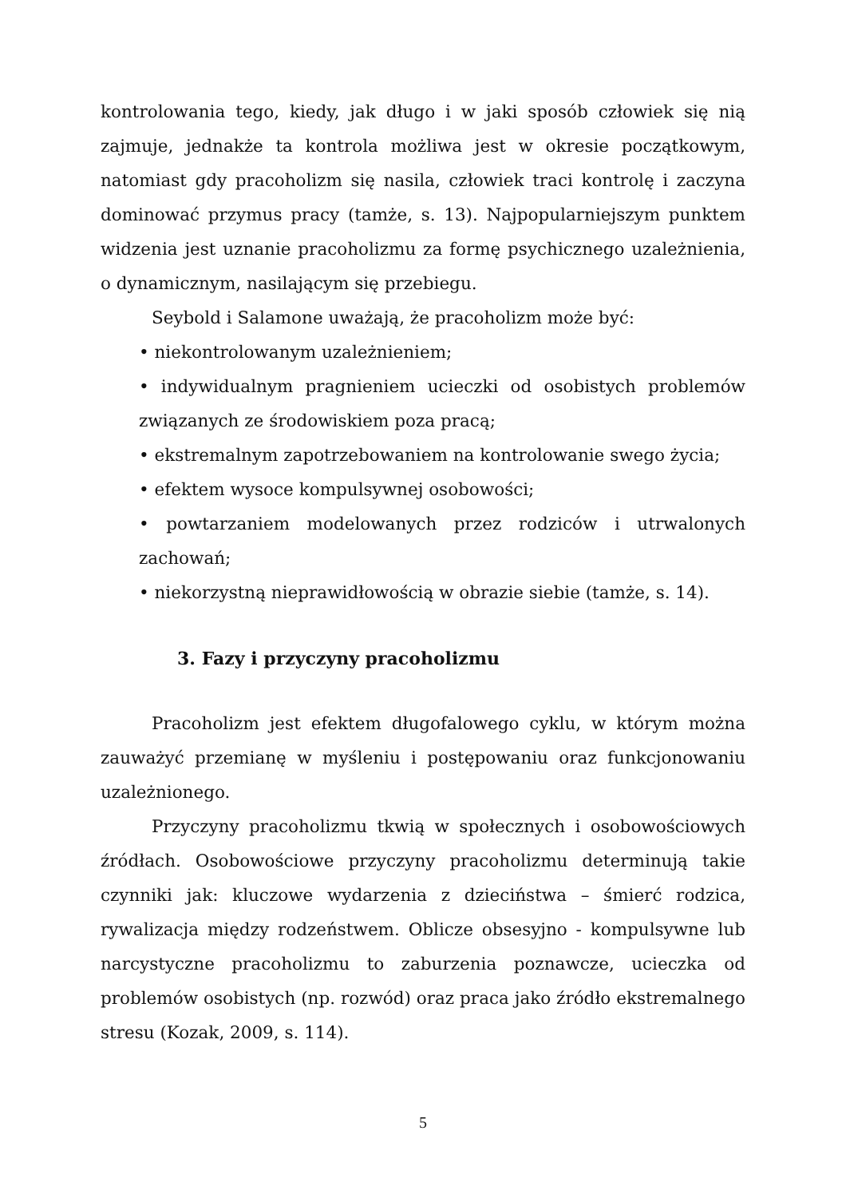kontrolowania tego, kiedy, jak długo i w jaki sposób człowiek się nią zajmuje, jednakże ta kontrola możliwa jest w okresie początkowym, natomiast gdy pracoholizm się nasila, człowiek traci kontrolę i zaczyna dominować przymus pracy (tamże, s. 13). Najpopularniejszym punktem widzenia jest uznanie pracoholizmu za formę psychicznego uzależnienia, o dynamicznym, nasilającym się przebiegu.
Seybold i Salamone uważają, że pracoholizm może być:
• niekontrolowanym uzależnieniem;
• indywidualnym pragnieniem ucieczki od osobistych problemów związanych ze środowiskiem poza pracą;
• ekstremalnym zapotrzebowaniem na kontrolowanie swego życia;
• efektem wysoce kompulsywnej osobowości;
• powtarzaniem modelowanych przez rodziców i utrwalonych zachowań;
• niekorzystną nieprawidłowością w obrazie siebie (tamże, s. 14).
3. Fazy i przyczyny pracoholizmu
Pracoholizm jest efektem długofalowego cyklu, w którym można zauważyć przemianę w myśleniu i postępowaniu oraz funkcjonowaniu uzależnionego.
Przyczyny pracoholizmu tkwią w społecznych i osobowościowych źródłach. Osobowościowe przyczyny pracoholizmu determinują takie czynniki jak: kluczowe wydarzenia z dzieciństwa – śmierć rodzica, rywalizacja między rodzeństwem. Oblicze obsesyjno - kompulsywne lub narcystyczne pracoholizmu to zaburzenia poznawcze, ucieczka od problemów osobistych (np. rozwód) oraz praca jako źródło ekstremalnego stresu (Kozak, 2009, s. 114).
5